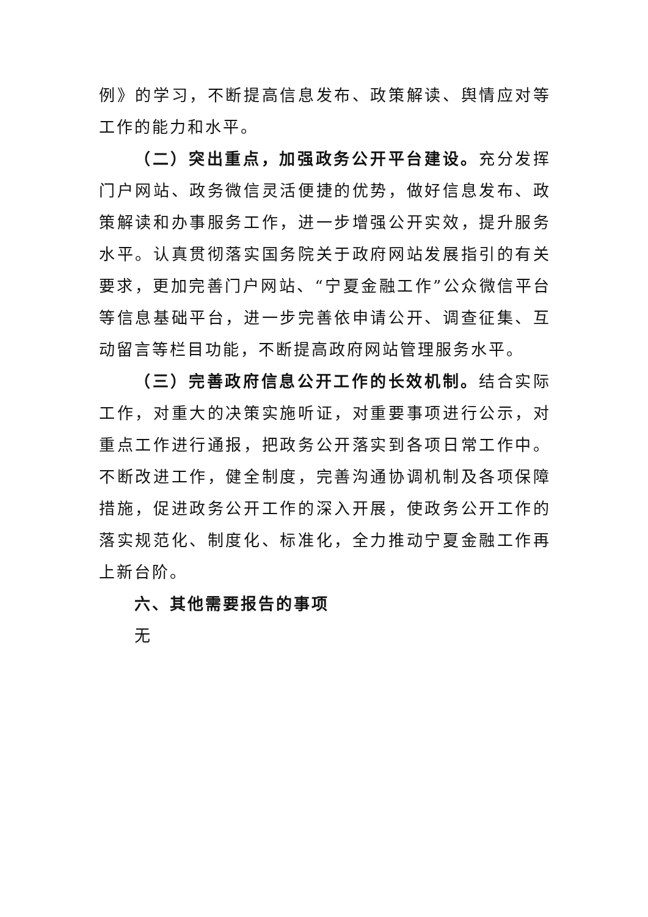例》的学习，不断提高信息发布、政策解读、舆情应对等工作的能力和水平。
（二）突出重点，加强政务公开平台建设。充分发挥门户网站、政务微信灵活便捷的优势，做好信息发布、政策解读和办事服务工作，进一步增强公开实效，提升服务水平。认真贯彻落实国务院关于政府网站发展指引的有关要求，更加完善门户网站、“宁夏金融工作”公众微信平台等信息基础平台，进一步完善依申请公开、调查征集、互动留言等栏目功能，不断提高政府网站管理服务水平。
（三）完善政府信息公开工作的长效机制。结合实际工作，对重大的决策实施听证，对重要事项进行公示，对重点工作进行通报，把政务公开落实到各项日常工作中。不断改进工作，健全制度，完善沟通协调机制及各项保障措施，促进政务公开工作的深入开展，使政务公开工作的落实规范化、制度化、标准化，全力推动宁夏金融工作再上新台阶。
六、其他需要报告的事项
无